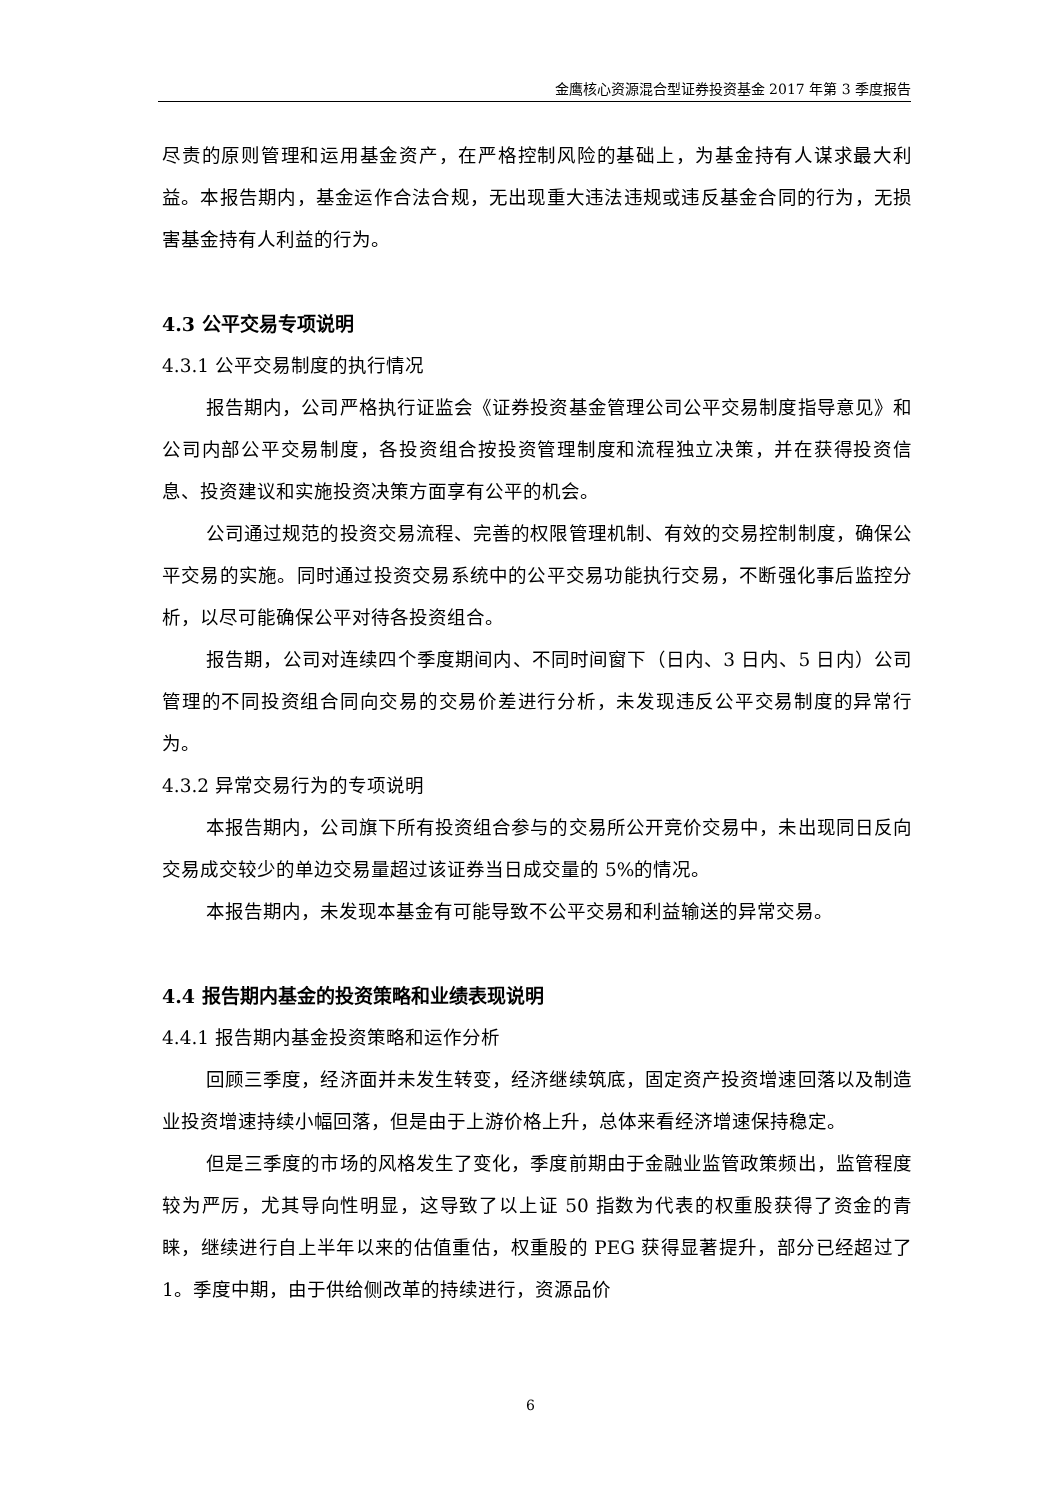金鹰核心资源混合型证券投资基金 2017 年第 3 季度报告
尽责的原则管理和运用基金资产，在严格控制风险的基础上，为基金持有人谋求最大利益。本报告期内，基金运作合法合规，无出现重大违法违规或违反基金合同的行为，无损害基金持有人利益的行为。
4.3 公平交易专项说明
4.3.1 公平交易制度的执行情况
报告期内，公司严格执行证监会《证券投资基金管理公司公平交易制度指导意见》和公司内部公平交易制度，各投资组合按投资管理制度和流程独立决策，并在获得投资信息、投资建议和实施投资决策方面享有公平的机会。
公司通过规范的投资交易流程、完善的权限管理机制、有效的交易控制制度，确保公平交易的实施。同时通过投资交易系统中的公平交易功能执行交易，不断强化事后监控分析，以尽可能确保公平对待各投资组合。
报告期，公司对连续四个季度期间内、不同时间窗下（日内、3 日内、5 日内）公司管理的不同投资组合同向交易的交易价差进行分析，未发现违反公平交易制度的异常行为。
4.3.2 异常交易行为的专项说明
本报告期内，公司旗下所有投资组合参与的交易所公开竞价交易中，未出现同日反向交易成交较少的单边交易量超过该证券当日成交量的 5%的情况。
本报告期内，未发现本基金有可能导致不公平交易和利益输送的异常交易。
4.4 报告期内基金的投资策略和业绩表现说明
4.4.1 报告期内基金投资策略和运作分析
回顾三季度，经济面并未发生转变，经济继续筑底，固定资产投资增速回落以及制造业投资增速持续小幅回落，但是由于上游价格上升，总体来看经济增速保持稳定。
但是三季度的市场的风格发生了变化，季度前期由于金融业监管政策频出，监管程度较为严厉，尤其导向性明显，这导致了以上证 50 指数为代表的权重股获得了资金的青睐，继续进行自上半年以来的估值重估，权重股的 PEG 获得显著提升，部分已经超过了 1。季度中期，由于供给侧改革的持续进行，资源品价
6